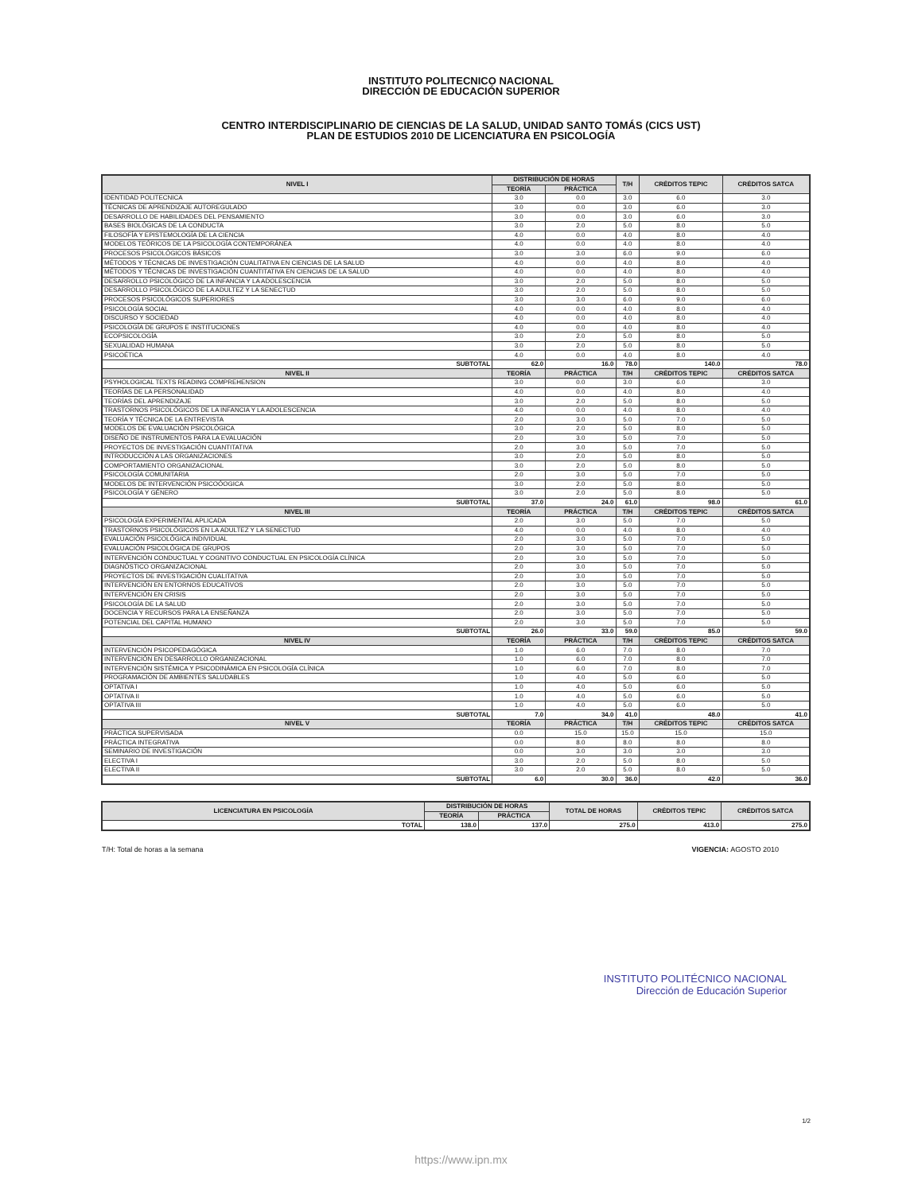INSTITUTO POLITECNICO NACIONAL
DIRECCIÓN DE EDUCACIÓN SUPERIOR
CENTRO INTERDISCIPLINARIO DE CIENCIAS DE LA SALUD, UNIDAD SANTO TOMÁS (CICS UST)
PLAN DE ESTUDIOS 2010 DE LICENCIATURA EN PSICOLOGÍA
| NIVEL I | DISTRIBUCIÓN DE HORAS | | T/H | CRÉDITOS TEPIC | CRÉDITOS SATCA |
| --- | --- | --- | --- | --- | --- |
| | TEORÍA | PRÁCTICA | | | |
| IDENTIDAD POLITECNICA | 3.0 | 0.0 | 3.0 | 6.0 | 3.0 |
| TÉCNICAS DE APRENDIZAJE AUTOREGULADO | 3.0 | 0.0 | 3.0 | 6.0 | 3.0 |
| DESARROLLO DE HABILIDADES DEL PENSAMIENTO | 3.0 | 0.0 | 3.0 | 6.0 | 3.0 |
| BASES BIOLÓGICAS DE LA CONDUCTA | 3.0 | 2.0 | 5.0 | 8.0 | 5.0 |
| FILOSOFÍA Y EPISTEMOLOGÍA DE LA CIENCIA | 4.0 | 0.0 | 4.0 | 8.0 | 4.0 |
| MODELOS TEÓRICOS DE LA PSICOLOGÍA CONTEMPORÁNEA | 4.0 | 0.0 | 4.0 | 8.0 | 4.0 |
| PROCESOS PSICOLÓGICOS BÁSICOS | 3.0 | 3.0 | 6.0 | 9.0 | 6.0 |
| MÉTODOS Y TÉCNICAS DE INVESTIGACIÓN CUALITATIVA EN CIENCIAS DE LA SALUD | 4.0 | 0.0 | 4.0 | 8.0 | 4.0 |
| MÉTODOS Y TÉCNICAS DE INVESTIGACIÓN CUANTITATIVA EN CIENCIAS DE LA SALUD | 4.0 | 0.0 | 4.0 | 8.0 | 4.0 |
| DESARROLLO PSICOLÓGICO DE LA INFANCIA Y LA ADOLESCENCIA | 3.0 | 2.0 | 5.0 | 8.0 | 5.0 |
| DESARROLLO PSICOLÓGICO DE LA ADULTEZ Y LA SENECTUD | 3.0 | 2.0 | 5.0 | 8.0 | 5.0 |
| PROCESOS PSICOLÓGICOS SUPERIORES | 3.0 | 3.0 | 6.0 | 9.0 | 6.0 |
| PSICOLOGÍA SOCIAL | 4.0 | 0.0 | 4.0 | 8.0 | 4.0 |
| DISCURSO Y SOCIEDAD | 4.0 | 0.0 | 4.0 | 8.0 | 4.0 |
| PSICOLOGÍA DE GRUPOS E INSTITUCIONES | 4.0 | 0.0 | 4.0 | 8.0 | 4.0 |
| ECOPSICOLOGÍA | 3.0 | 2.0 | 5.0 | 8.0 | 5.0 |
| SEXUALIDAD HUMANA | 3.0 | 2.0 | 5.0 | 8.0 | 5.0 |
| PSICOÉTICA | 4.0 | 0.0 | 4.0 | 8.0 | 4.0 |
| SUBTOTAL | 62.0 | 16.0 | 78.0 | 140.0 | 78.0 |
| NIVEL II | TEORÍA | PRÁCTICA | T/H | CRÉDITOS TEPIC | CRÉDITOS SATCA |
| PSYHOLOGICAL TEXTS READING COMPREHENSION | 3.0 | 0.0 | 3.0 | 6.0 | 3.0 |
| TEORÍAS DE LA PERSONALIDAD | 4.0 | 0.0 | 4.0 | 8.0 | 4.0 |
| TEORÍAS DEL APRENDIZAJE | 3.0 | 2.0 | 5.0 | 8.0 | 5.0 |
| TRASTORNOS PSICOLÓGICOS DE LA INFANCIA Y LA ADOLESCENCIA | 4.0 | 0.0 | 4.0 | 8.0 | 4.0 |
| TEORÍA Y TÉCNICA DE LA ENTREVISTA | 2.0 | 3.0 | 5.0 | 7.0 | 5.0 |
| MODELOS DE EVALUACIÓN PSICOLÓGICA | 3.0 | 2.0 | 5.0 | 8.0 | 5.0 |
| DISEÑO DE INSTRUMENTOS PARA LA EVALUACIÓN | 2.0 | 3.0 | 5.0 | 7.0 | 5.0 |
| PROYECTOS DE INVESTIGACIÓN CUANTITATIVA | 2.0 | 3.0 | 5.0 | 7.0 | 5.0 |
| INTRODUCCIÓN A LAS ORGANIZACIONES | 3.0 | 2.0 | 5.0 | 8.0 | 5.0 |
| COMPORTAMIENTO ORGANIZACIONAL | 3.0 | 2.0 | 5.0 | 8.0 | 5.0 |
| PSICOLOGÍA COMUNITARIA | 2.0 | 3.0 | 5.0 | 7.0 | 5.0 |
| MODELOS DE INTERVENCIÓN PSICOÓOGICA | 3.0 | 2.0 | 5.0 | 8.0 | 5.0 |
| PSICOLOGÍA Y GÉNERO | 3.0 | 2.0 | 5.0 | 8.0 | 5.0 |
| SUBTOTAL | 37.0 | 24.0 | 61.0 | 98.0 | 61.0 |
| NIVEL III | TEORÍA | PRÁCTICA | T/H | CRÉDITOS TEPIC | CRÉDITOS SATCA |
| PSICOLOGÍA EXPERIMENTAL APLICADA | 2.0 | 3.0 | 5.0 | 7.0 | 5.0 |
| TRASTORNOS PSICOLÓGICOS EN LA ADULTEZ Y LA SENECTUD | 4.0 | 0.0 | 4.0 | 8.0 | 4.0 |
| EVALUACIÓN PSICOLÓGICA INDIVIDUAL | 2.0 | 3.0 | 5.0 | 7.0 | 5.0 |
| EVALUACIÓN PSICOLÓGICA DE GRUPOS | 2.0 | 3.0 | 5.0 | 7.0 | 5.0 |
| INTERVENCIÓN CONDUCTUAL Y COGNITIVO CONDUCTUAL EN PSICOLOGÍA CLÍNICA | 2.0 | 3.0 | 5.0 | 7.0 | 5.0 |
| DIAGNÓSTICO ORGANIZACIONAL | 2.0 | 3.0 | 5.0 | 7.0 | 5.0 |
| PROYECTOS DE INVESTIGACIÓN CUALITATIVA | 2.0 | 3.0 | 5.0 | 7.0 | 5.0 |
| INTERVENCIÓN EN ENTORNOS EDUCATIVOS | 2.0 | 3.0 | 5.0 | 7.0 | 5.0 |
| INTERVENCIÓN EN CRISIS | 2.0 | 3.0 | 5.0 | 7.0 | 5.0 |
| PSICOLOGÍA DE LA SALUD | 2.0 | 3.0 | 5.0 | 7.0 | 5.0 |
| DOCENCIA Y RECURSOS PARA LA ENSEÑANZA | 2.0 | 3.0 | 5.0 | 7.0 | 5.0 |
| POTENCIAL DEL CAPITAL HUMANO | 2.0 | 3.0 | 5.0 | 7.0 | 5.0 |
| SUBTOTAL | 26.0 | 33.0 | 59.0 | 85.0 | 59.0 |
| NIVEL IV | TEORÍA | PRÁCTICA | T/H | CRÉDITOS TEPIC | CRÉDITOS SATCA |
| INTERVENCIÓN PSICOPEDAGÓGICA | 1.0 | 6.0 | 7.0 | 8.0 | 7.0 |
| INTERVENCIÓN EN DESARROLLO ORGANIZACIONAL | 1.0 | 6.0 | 7.0 | 8.0 | 7.0 |
| INTERVENCIÓN SISTÉMICA Y PSICODINÁMICA EN PSICOLOGÍA CLÍNICA | 1.0 | 6.0 | 7.0 | 8.0 | 7.0 |
| PROGRAMACIÓN DE AMBIENTES SALUDABLES | 1.0 | 4.0 | 5.0 | 6.0 | 5.0 |
| OPTATIVA I | 1.0 | 4.0 | 5.0 | 6.0 | 5.0 |
| OPTATIVA II | 1.0 | 4.0 | 5.0 | 6.0 | 5.0 |
| OPTATIVA III | 1.0 | 4.0 | 5.0 | 6.0 | 5.0 |
| SUBTOTAL | 7.0 | 34.0 | 41.0 | 48.0 | 41.0 |
| NIVEL V | TEORÍA | PRÁCTICA | T/H | CRÉDITOS TEPIC | CRÉDITOS SATCA |
| PRÁCTICA SUPERVISADA | 0.0 | 15.0 | 15.0 | 15.0 | 15.0 |
| PRÁCTICA INTEGRATIVA | 0.0 | 8.0 | 8.0 | 8.0 | 8.0 |
| SEMINARIO DE INVESTIGACIÓN | 0.0 | 3.0 | 3.0 | 3.0 | 3.0 |
| ELECTIVA I | 3.0 | 2.0 | 5.0 | 8.0 | 5.0 |
| ELECTIVA II | 3.0 | 2.0 | 5.0 | 8.0 | 5.0 |
| SUBTOTAL | 6.0 | 30.0 | 36.0 | 42.0 | 36.0 |
| LICENCIATURA EN PSICOLOGÍA | DISTRIBUCIÓN DE HORAS | | TOTAL DE HORAS | CRÉDITOS TEPIC | CRÉDITOS SATCA |
| --- | --- | --- | --- | --- | --- |
| | TEORÍA | PRÁCTICA | | | |
| TOTAL | 138.0 | 137.0 | 275.0 | 413.0 | 275.0 |
T/H: Total de horas a la semana VIGENCIA: AGOSTO 2010
INSTITUTO POLITÉCNICO NACIONAL
Dirección de Educación Superior
1/2
https://www.ipn.mx